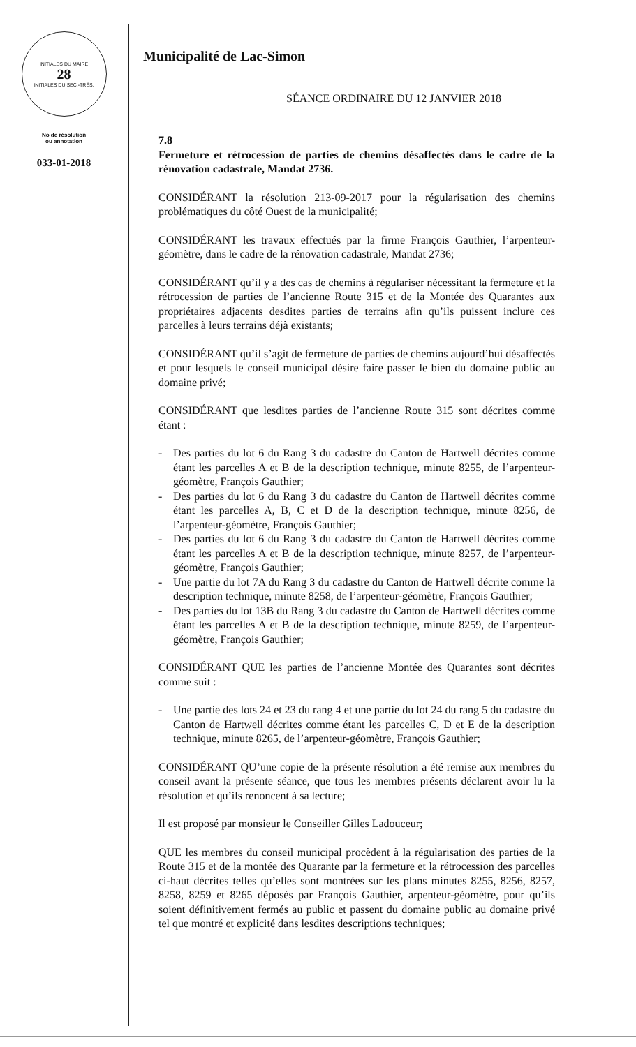INITIALES DU MAIRE
28
INITIALES DU SEC.-TRÉS.
No de résolution
ou annotation
033-01-2018
Municipalité de Lac-Simon
SÉANCE ORDINAIRE DU 12 JANVIER 2018
7.8
Fermeture et rétrocession de parties de chemins désaffectés dans le cadre de la rénovation cadastrale, Mandat 2736.
CONSIDÉRANT la résolution 213-09-2017 pour la régularisation des chemins problématiques du côté Ouest de la municipalité;
CONSIDÉRANT les travaux effectués par la firme François Gauthier, l’arpenteur-géomètre, dans le cadre de la rénovation cadastrale, Mandat 2736;
CONSIDÉRANT qu’il y a des cas de chemins à régulariser nécessitant la fermeture et la rétrocession de parties de l’ancienne Route 315 et de la Montée des Quarantes aux propriétaires adjacents desdites parties de terrains afin qu’ils puissent inclure ces parcelles à leurs terrains déjà existants;
CONSIDÉRANT qu’il s’agit de fermeture de parties de chemins aujourd’hui désaffectés et pour lesquels le conseil municipal désire faire passer le bien du domaine public au domaine privé;
CONSIDÉRANT que lesdites parties de l’ancienne Route 315 sont décrites comme étant :
- Des parties du lot 6 du Rang 3 du cadastre du Canton de Hartwell décrites comme étant les parcelles A et B de la description technique, minute 8255, de l’arpenteur-géomètre, François Gauthier;
- Des parties du lot 6 du Rang 3 du cadastre du Canton de Hartwell décrites comme étant les parcelles A, B, C et D de la description technique, minute 8256, de l’arpenteur-géomètre, François Gauthier;
- Des parties du lot 6 du Rang 3 du cadastre du Canton de Hartwell décrites comme étant les parcelles A et B de la description technique, minute 8257, de l’arpenteur-géomètre, François Gauthier;
- Une partie du lot 7A du Rang 3 du cadastre du Canton de Hartwell décrite comme la description technique, minute 8258, de l’arpenteur-géomètre, François Gauthier;
- Des parties du lot 13B du Rang 3 du cadastre du Canton de Hartwell décrites comme étant les parcelles A et B de la description technique, minute 8259, de l’arpenteur-géomètre, François Gauthier;
CONSIDÉRANT QUE les parties de l’ancienne Montée des Quarantes sont décrites comme suit :
- Une partie des lots 24 et 23 du rang 4 et une partie du lot 24 du rang 5 du cadastre du Canton de Hartwell décrites comme étant les parcelles C, D et E de la description technique, minute 8265, de l’arpenteur-géomètre, François Gauthier;
CONSIDÉRANT QU’une copie de la présente résolution a été remise aux membres du conseil avant la présente séance, que tous les membres présents déclarent avoir lu la résolution et qu’ils renoncent à sa lecture;
Il est proposé par monsieur le Conseiller Gilles Ladouceur;
QUE les membres du conseil municipal procèdent à la régularisation des parties de la Route 315 et de la montée des Quarante par la fermeture et la rétrocession des parcelles ci-haut décrites telles qu’elles sont montrées sur les plans minutes 8255, 8256, 8257, 8258, 8259 et 8265 déposés par François Gauthier, arpenteur-géomètre, pour qu’ils soient définitivement fermés au public et passent du domaine public au domaine privé tel que montré et explicité dans lesdites descriptions techniques;